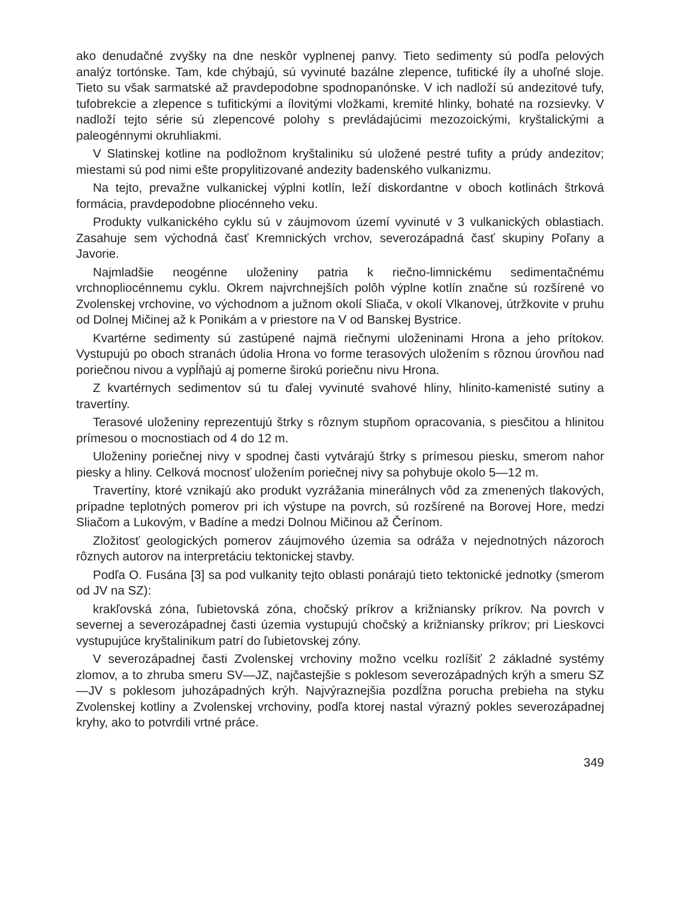ako denudačné zvyšky na dne neskôr vyplnenej panvy. Tieto sedimenty sú podľa pelových analýz tortónske. Tam, kde chýbajú, sú vyvinuté bazálne zlepence, tufitické íly a uhoľné sloje. Tieto su však sarmatské až pravdepodobne spodnopanónske. V ich nadloží sú andezitové tufy, tufobrekcie a zlepence s tufitickými a ílovitými vložkami, kremité hlinky, bohaté na rozsievky. V nadloží tejto série sú zlepencové polohy s prevládajúcimi mezozoickými, kryštalickými a paleogénnymi okruhliakmi.
V Slatinskej kotline na podložnom kryštaliniku sú uložené pestré tufity a prúdy andezitov; miestami sú pod nimi ešte propylitizované andezity badenského vulkanizmu.
Na tejto, prevažne vulkanickej výplni kotlín, leží diskordantne v oboch kotlinách štrková formácia, pravdepodobne pliocénneho veku.
Produkty vulkanického cyklu sú v záujmovom území vyvinuté v 3 vulkanických oblastiach. Zasahuje sem východná časť Kremnických vrchov, severozápadná časť skupiny Poľany a Javorie.
Najmladšie neogénne uloženiny patria k riečno-limnickému sedimentačnému vrchnopliocénnemu cyklu. Okrem najvrchnejších polôh výplne kotlín značne sú rozšírené vo Zvolenskej vrchovine, vo východnom a južnom okolí Sliača, v okolí Vlkanovej, útržkovite v pruhu od Dolnej Mičinej až k Ponikám a v priestore na V od Banskej Bystrice.
Kvartérne sedimenty sú zastúpené najmä riečnymi uloženinami Hrona a jeho prítokov. Vystupujú po oboch stranách údolia Hrona vo forme terasových uložením s rôznou úrovňou nad poriečnou nivou a vypĺňajú aj pomerne širokú poriečnu nivu Hrona.
Z kvartérnych sedimentov sú tu ďalej vyvinuté svahové hliny, hlinito-kamenisté sutiny a travertíny.
Terasové uloženiny reprezentujú štrky s rôznym stupňom opracovania, s piesčitou a hlinitou prímesou o mocnostiach od 4 do 12 m.
Uloženiny poriečnej nivy v spodnej časti vytvárajú štrky s prímesou piesku, smerom nahor piesky a hliny. Celková mocnosť uložením poriečnej nivy sa pohybuje okolo 5—12 m.
Travertíny, ktoré vznikajú ako produkt vyzrážania minerálnych vôd za zmenených tlakových, prípadne teplotných pomerov pri ich výstupe na povrch, sú rozšírené na Borovej Hore, medzi Sliačom a Lukovým, v Badíne a medzi Dolnou Mičinou až Čerínom.
Zložitosť geologických pomerov záujmového územia sa odráža v nejednotných názoroch rôznych autorov na interpretáciu tektonickej stavby.
Podľa O. Fusána [3] sa pod vulkanity tejto oblasti ponárajú tieto tektonické jednotky (smerom od JV na SZ):
krakľovská zóna, ľubietovská zóna, chočský príkrov a križniansky príkrov. Na povrch v severnej a severozápadnej časti územia vystupujú chočský a križniansky príkrov; pri Lieskovci vystupujúce kryštalinikum patrí do ľubietovskej zóny.
V severozápadnej časti Zvolenskej vrchoviny možno vcelku rozlíšiť 2 základné systémy zlomov, a to zhruba smeru SV—JZ, najčastejšie s poklesom severozápadných krýh a smeru SZ—JV s poklesom juhozápadných krýh. Najvýraznejšia pozdĺžna porucha prebieha na styku Zvolenskej kotliny a Zvolenskej vrchoviny, podľa ktorej nastal výrazný pokles severozápadnej kryhy, ako to potvrdili vrtné práce.
349